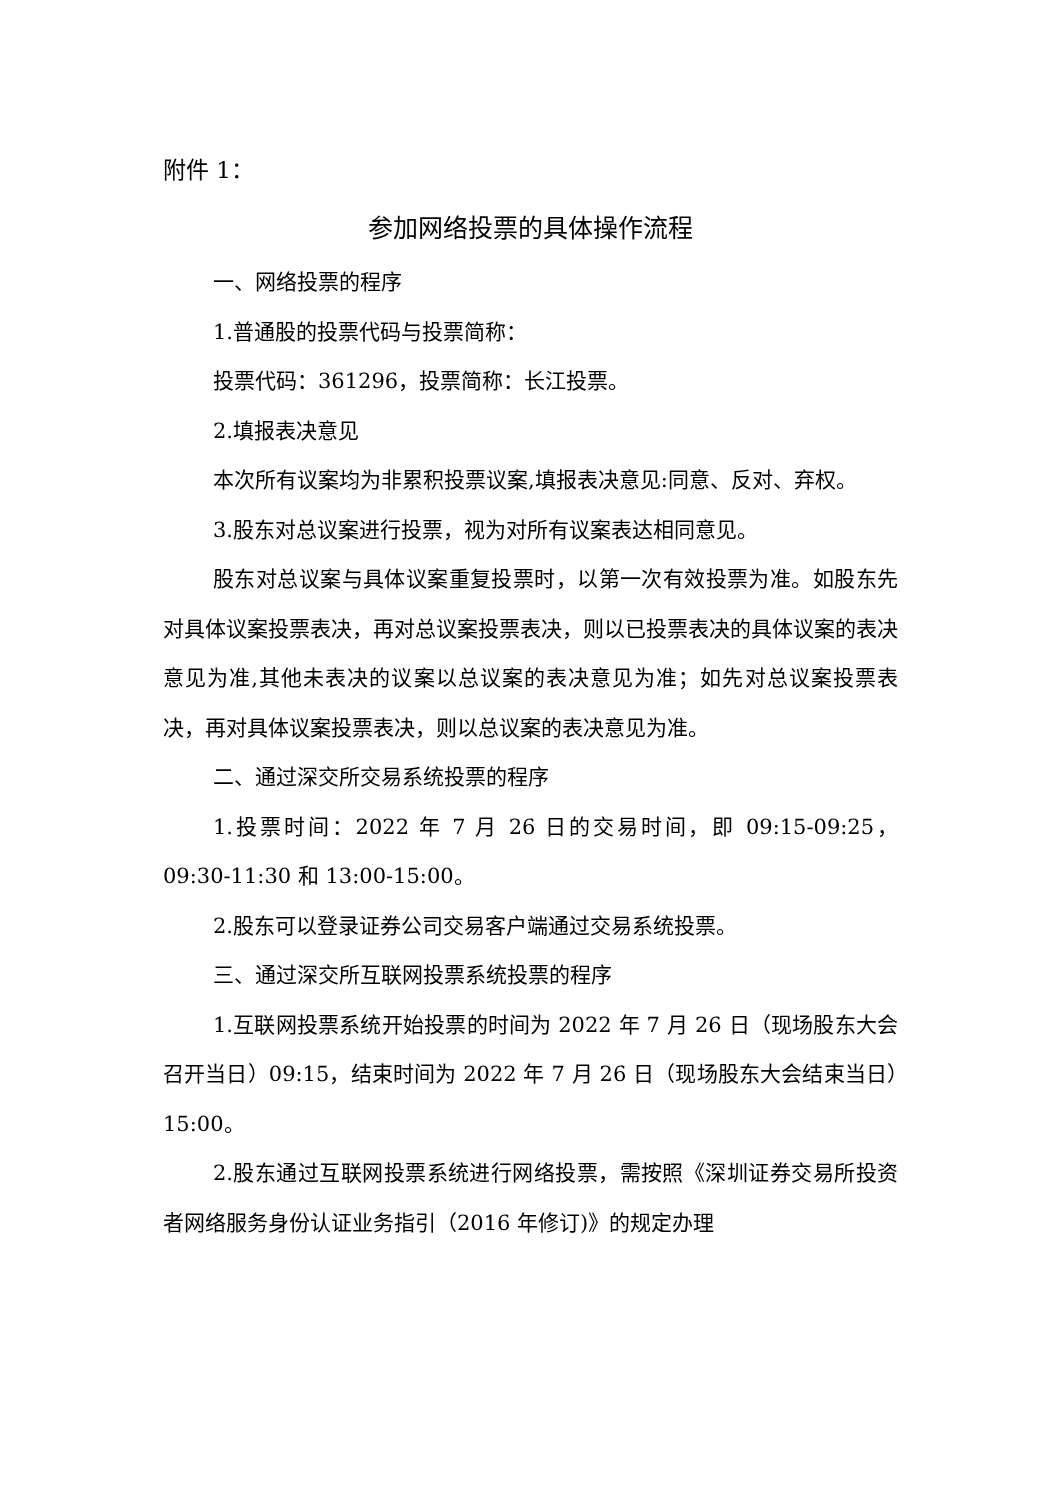附件 1：
参加网络投票的具体操作流程
一、网络投票的程序
1.普通股的投票代码与投票简称：
投票代码：361296，投票简称：长江投票。
2.填报表决意见
本次所有议案均为非累积投票议案,填报表决意见:同意、反对、弃权。
3.股东对总议案进行投票，视为对所有议案表达相同意见。
股东对总议案与具体议案重复投票时，以第一次有效投票为准。如股东先对具体议案投票表决，再对总议案投票表决，则以已投票表决的具体议案的表决意见为准,其他未表决的议案以总议案的表决意见为准；如先对总议案投票表决，再对具体议案投票表决，则以总议案的表决意见为准。
二、通过深交所交易系统投票的程序
1.投票时间：2022 年 7 月 26 日的交易时间，即 09:15-09:25，09:30-11:30 和 13:00-15:00。
2.股东可以登录证券公司交易客户端通过交易系统投票。
三、通过深交所互联网投票系统投票的程序
1.互联网投票系统开始投票的时间为 2022 年 7 月 26 日（现场股东大会召开当日）09:15，结束时间为 2022 年 7 月 26 日（现场股东大会结束当日）15:00。
2.股东通过互联网投票系统进行网络投票，需按照《深圳证券交易所投资者网络服务身份认证业务指引（2016 年修订)》的规定办理